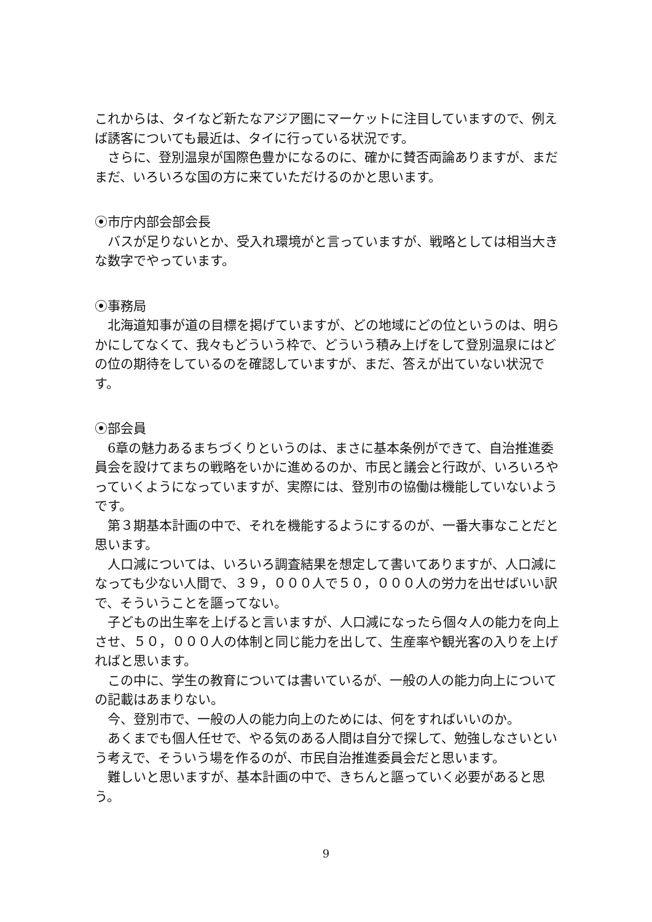これからは、タイなど新たなアジア圏にマーケットに注目していますので、例えば誘客についても最近は、タイに行っている状況です。
さらに、登別温泉が国際色豊かになるのに、確かに賛否両論ありますが、まだまだ、いろいろな国の方に来ていただけるのかと思います。
⦿市庁内部会部会長
バスが足りないとか、受入れ環境がと言っていますが、戦略としては相当大きな数字でやっています。
⦿事務局
北海道知事が道の目標を掲げていますが、どの地域にどの位というのは、明らかにしてなくて、我々もどういう枠で、どういう積み上げをして登別温泉にはどの位の期待をしているのを確認していますが、まだ、答えが出ていない状況です。
⦿部会員
6章の魅力あるまちづくりというのは、まさに基本条例ができて、自治推進委員会を設けてまちの戦略をいかに進めるのか、市民と議会と行政が、いろいろやっていくようになっていますが、実際には、登別市の協働は機能していないようです。
第３期基本計画の中で、それを機能するようにするのが、一番大事なことだと思います。
人口減については、いろいろ調査結果を想定して書いてありますが、人口減になっても少ない人間で、３９，０００人で５０，０００人の労力を出せばいい訳で、そういうことを謳ってない。
子どもの出生率を上げると言いますが、人口減になったら個々人の能力を向上させ、５０，０００人の体制と同じ能力を出して、生産率や観光客の入りを上げればと思います。
この中に、学生の教育については書いているが、一般の人の能力向上についての記載はあまりない。
今、登別市で、一般の人の能力向上のためには、何をすればいいのか。
あくまでも個人任せで、やる気のある人間は自分で探して、勉強しなさいという考えで、そういう場を作るのが、市民自治推進委員会だと思います。
難しいと思いますが、基本計画の中で、きちんと謳っていく必要があると思う。
9